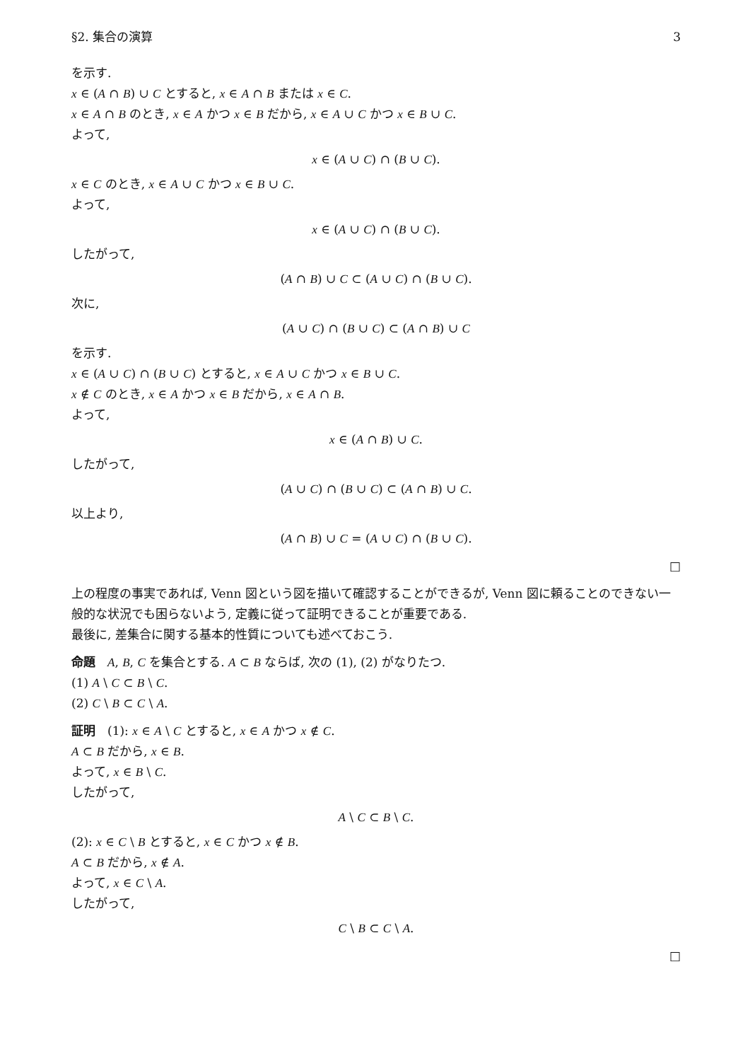§2. 集合の演算 3
を示す.
x ∈ (A ∩ B) ∪ C とすると, x ∈ A ∩ B または x ∈ C.
x ∈ A ∩ B のとき, x ∈ A かつ x ∈ B だから, x ∈ A ∪ C かつ x ∈ B ∪ C.
よって,
x ∈ (A ∪ C) ∩ (B ∪ C).
x ∈ C のとき, x ∈ A ∪ C かつ x ∈ B ∪ C.
よって,
x ∈ (A ∪ C) ∩ (B ∪ C).
したがって,
(A ∩ B) ∪ C ⊂ (A ∪ C) ∩ (B ∪ C).
次に,
(A ∪ C) ∩ (B ∪ C) ⊂ (A ∩ B) ∪ C
を示す.
x ∈ (A ∪ C) ∩ (B ∪ C) とすると, x ∈ A ∪ C かつ x ∈ B ∪ C.
x ∉ C のとき, x ∈ A かつ x ∈ B だから, x ∈ A ∩ B.
よって,
x ∈ (A ∩ B) ∪ C.
したがって,
(A ∪ C) ∩ (B ∪ C) ⊂ (A ∩ B) ∪ C.
以上より,
(A ∩ B) ∪ C = (A ∪ C) ∩ (B ∪ C).
□
上の程度の事実であれば, Venn 図という図を描いて確認することができるが, Venn 図に頼ることのできない一般的な状況でも困らないよう, 定義に従って証明できることが重要である.
最後に, 差集合に関する基本的性質についても述べておこう.
命題　A, B, C を集合とする. A ⊂ B ならば, 次の (1), (2) がなりたつ.
(1) A \ C ⊂ B \ C.
(2) C \ B ⊂ C \ A.
証明　(1): x ∈ A \ C とすると, x ∈ A かつ x ∉ C.
A ⊂ B だから, x ∈ B.
よって, x ∈ B \ C.
したがって,
A \ C ⊂ B \ C.
(2): x ∈ C \ B とすると, x ∈ C かつ x ∉ B.
A ⊂ B だから, x ∉ A.
よって, x ∈ C \ A.
したがって,
C \ B ⊂ C \ A.
□